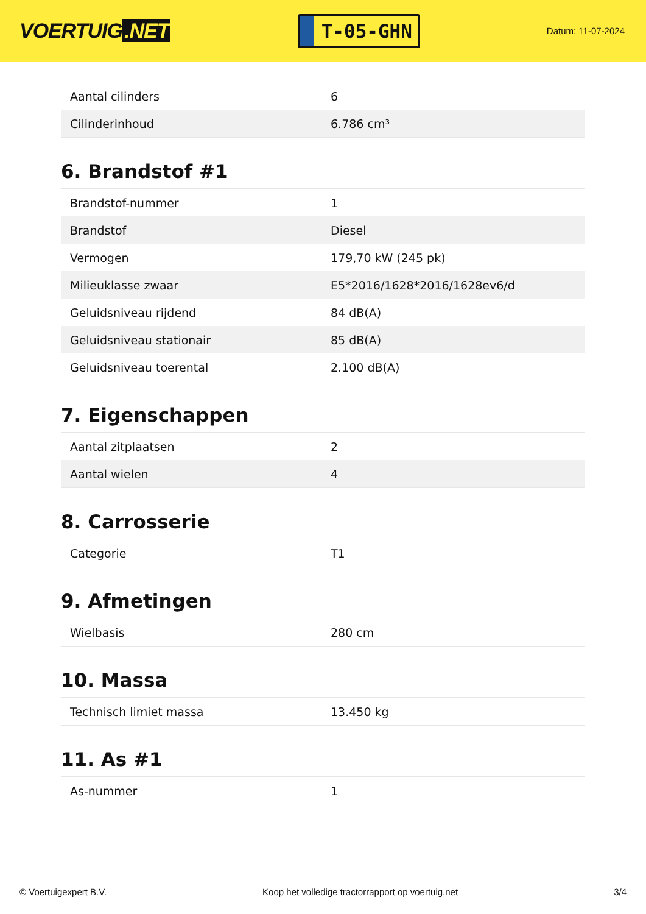VOERTUIG.NET
T-05-GHN
Datum: 11-07-2024
| Aantal cilinders | 6 |
| Cilinderinhoud | 6.786 cm³ |
6. Brandstof #1
| Brandstof-nummer | 1 |
| Brandstof | Diesel |
| Vermogen | 179,70 kW (245 pk) |
| Milieuklasse zwaar | E5*2016/1628*2016/1628ev6/d |
| Geluidsniveau rijdend | 84 dB(A) |
| Geluidsniveau stationair | 85 dB(A) |
| Geluidsniveau toerental | 2.100 dB(A) |
7. Eigenschappen
| Aantal zitplaatsen | 2 |
| Aantal wielen | 4 |
8. Carrosserie
| Categorie | T1 |
9. Afmetingen
| Wielbasis | 280 cm |
10. Massa
| Technisch limiet massa | 13.450 kg |
11. As #1
| As-nummer | 1 |
© Voertuigexpert B.V. Koop het volledige tractorrapport op voertuig.net 3/4